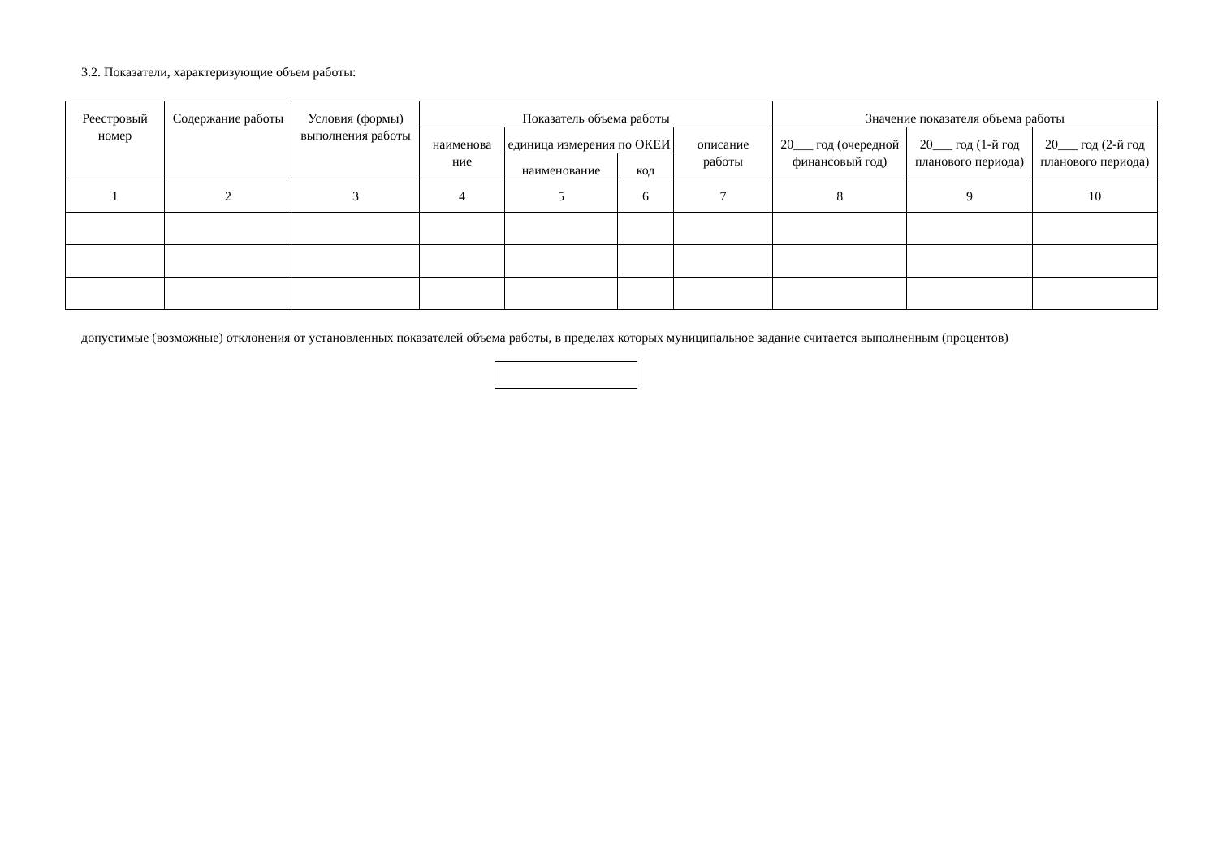3.2. Показатели, характеризующие объем работы:
| Реестровый номер | Содержание работы | Условия (формы) выполнения работы | Показатель объема работы | | | | Значение показателя объема работы | | |
| --- | --- | --- | --- | --- | --- | --- | --- | --- | --- |
| | | | наименова ние | единица измерения по ОКЕИ | | описание работы | 20___ год (очередной финансовый год) | 20___ год (1-й год планового периода) | 20___ год (2-й год планового периода) |
| | | | | наименование | код | | | | |
| 1 | 2 | 3 | 4 | 5 | 6 | 7 | 8 | 9 | 10 |
допустимые (возможные) отклонения от установленных показателей объема работы, в пределах которых муниципальное задание считается выполненным (процентов)